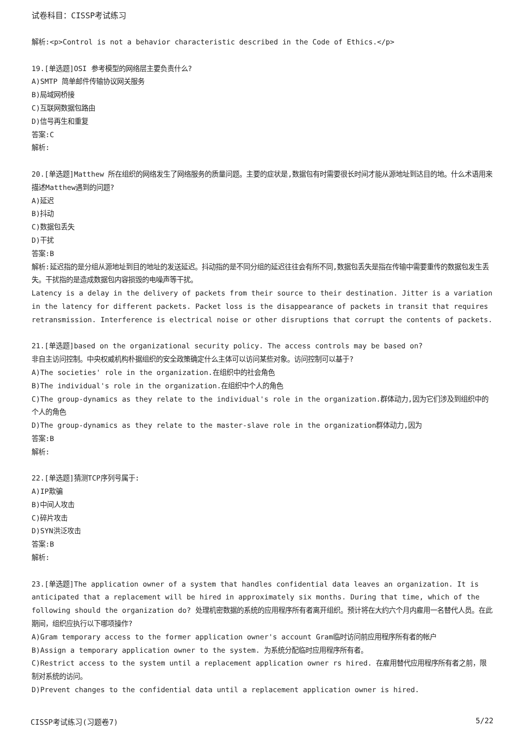试卷科目：CISSP考试练习
解析:<p>Control is not a behavior characteristic described in the Code of Ethics.</p>
19.[单选题]OSI 参考模型的网络层主要负责什么?
A)SMTP 简单邮件传输协议网关服务
B)局域网桥接
C)互联网数据包路由
D)信号再生和重复
答案:C
解析:
20.[单选题]Matthew 所在组织的网络发生了网络服务的质量问题。主要的症状是,数据包有时需要很长时间才能从源地址到达目的地。什么术语用来描述Matthew遇到的问题?
A)延迟
B)抖动
C)数据包丢失
D)干扰
答案:B
解析:延迟指的是分组从源地址到目的地址的发送延迟。抖动指的是不同分组的延迟往往会有所不同,数据包丢失是指在传输中需要重传的数据包发生丢失。干扰指的是造成数据包内容损毁的电噪声等干扰。
Latency is a delay in the delivery of packets from their source to their destination. Jitter is a variation in the latency for different packets. Packet loss is the disappearance of packets in transit that requires retransmission. Interference is electrical noise or other disruptions that corrupt the contents of packets.
21.[单选题]based on the organizational security policy. The access controls may be based on?
非自主访问控制。中央权威机构朴据组织的安全政策确定什么主体可以访问某些对象。访问控制可以基于?
A)The societies' role in the organization.在组织中的社会角色
B)The individual's role in the organization.在组织中个人的角色
C)The group-dynamics as they relate to the individual's role in the organization.群体动力,因为它们涉及到组织中的个人的角色
D)The group-dynamics as they relate to the master-slave role in the organization群体动力,因为
答案:B
解析:
22.[单选题]猜测TCP序列号属于:
A)IP欺骗
B)中间人攻击
C)碎片攻击
D)SYN洪泛攻击
答案:B
解析:
23.[单选题]The application owner of a system that handles confidential data leaves an organization. It is anticipated that a replacement will be hired in approximately six months. During that time, which of the following should the organization do? 处理机密数据的系统的应用程序所有者离开组织。预计将在大约六个月内雇用一名替代人员。在此期间，组织应执行以下哪项操作?
A)Gram temporary access to the former application owner's account Gram临时访问前应用程序所有者的帐户
B)Assign a temporary application owner to the system. 为系统分配临时应用程序所有者。
C)Restrict access to the system until a replacement application owner rs hired. 在雇用替代应用程序所有者之前，限制对系统的访问。
D)Prevent changes to the confidential data until a replacement application owner is hired.
CISSP考试练习(习题卷7) 5/22